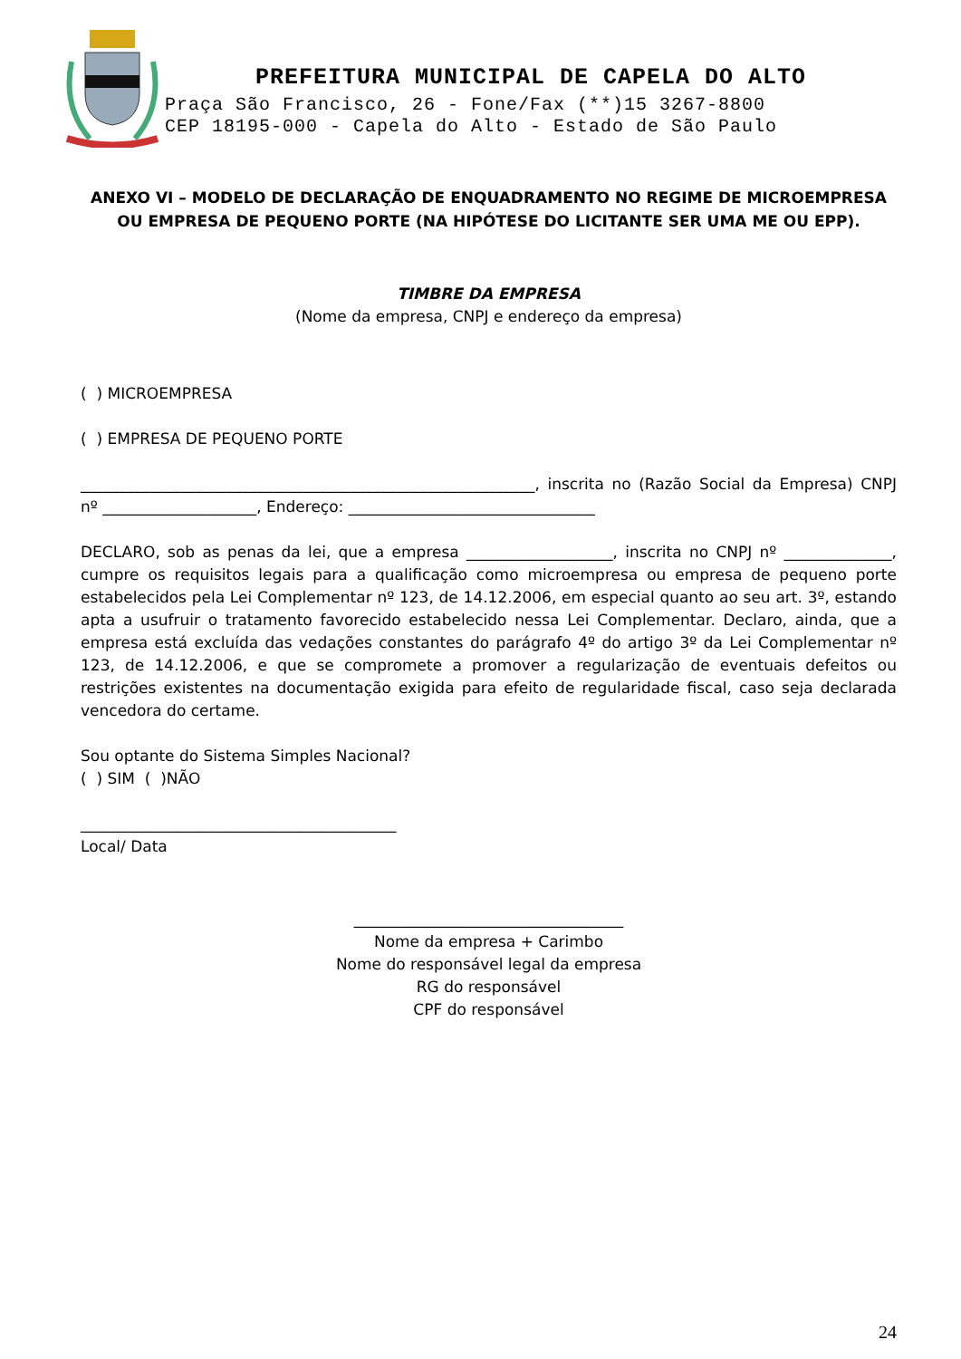PREFEITURA MUNICIPAL DE CAPELA DO ALTO
Praça São Francisco, 26 - Fone/Fax (**)15 3267-8800
CEP 18195-000 - Capela do Alto - Estado de São Paulo
ANEXO VI – MODELO DE DECLARAÇÃO DE ENQUADRAMENTO NO REGIME DE MICROEMPRESA OU EMPRESA DE PEQUENO PORTE (NA HIPÓTESE DO LICITANTE SER UMA ME OU EPP).
TIMBRE DA EMPRESA
(Nome da empresa, CNPJ e endereço da empresa)
( ) MICROEMPRESA
( ) EMPRESA DE PEQUENO PORTE
___________________________________________________________, inscrita no (Razão Social da Empresa) CNPJ nº ____________________, Endereço: ________________________________
DECLARO, sob as penas da lei, que a empresa ___________________, inscrita no CNPJ nº ______________, cumpre os requisitos legais para a qualificação como microempresa ou empresa de pequeno porte estabelecidos pela Lei Complementar nº 123, de 14.12.2006, em especial quanto ao seu art. 3º, estando apta a usufruir o tratamento favorecido estabelecido nessa Lei Complementar. Declaro, ainda, que a empresa está excluída das vedações constantes do parágrafo 4º do artigo 3º da Lei Complementar nº 123, de 14.12.2006, e que se compromete a promover a regularização de eventuais defeitos ou restrições existentes na documentação exigida para efeito de regularidade fiscal, caso seja declarada vencedora do certame.
Sou optante do Sistema Simples Nacional?
( ) SIM ( )NÃO
_________________________________________
Local/ Data
___________________________________
Nome da empresa + Carimbo
Nome do responsável legal da empresa
RG do responsável
CPF do responsável
24